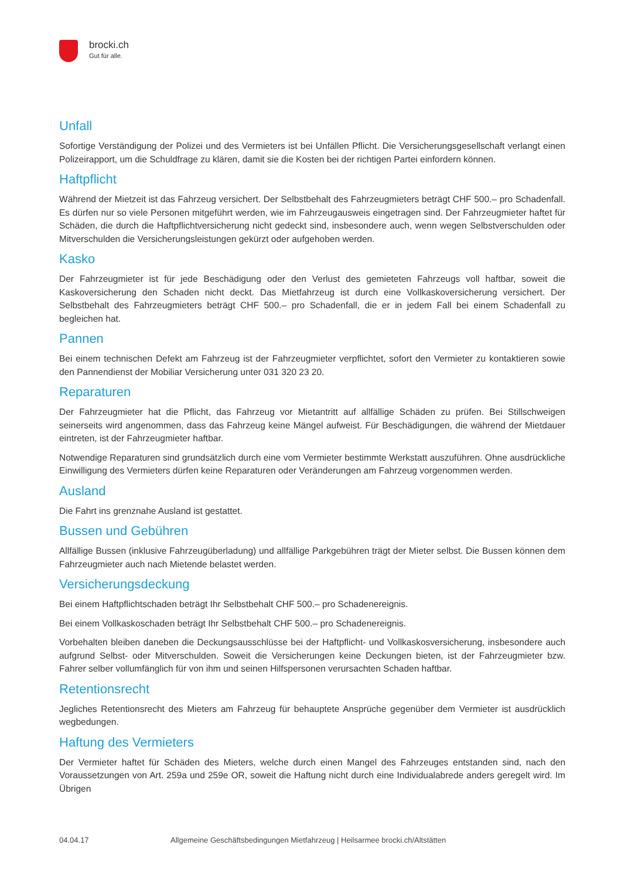brocki.ch
Gut für alle.
Unfall
Sofortige Verständigung der Polizei und des Vermieters ist bei Unfällen Pflicht. Die Versicherungsgesellschaft verlangt einen Polizeirapport, um die Schuldfrage zu klären, damit sie die Kosten bei der richtigen Partei einfordern können.
Haftpflicht
Während der Mietzeit ist das Fahrzeug versichert. Der Selbstbehalt des Fahrzeugmieters beträgt CHF 500.– pro Schadenfall. Es dürfen nur so viele Personen mitgeführt werden, wie im Fahrzeugausweis eingetragen sind. Der Fahrzeugmieter haftet für Schäden, die durch die Haftpflichtversicherung nicht gedeckt sind, insbesondere auch, wenn wegen Selbstverschulden oder Mitverschulden die Versicherungsleistungen gekürzt oder aufgehoben werden.
Kasko
Der Fahrzeugmieter ist für jede Beschädigung oder den Verlust des gemieteten Fahrzeugs voll haftbar, soweit die Kaskoversicherung den Schaden nicht deckt. Das Mietfahrzeug ist durch eine Vollkaskoversicherung versichert. Der Selbstbehalt des Fahrzeugmieters beträgt CHF 500.– pro Schadenfall, die er in jedem Fall bei einem Schadenfall zu begleichen hat.
Pannen
Bei einem technischen Defekt am Fahrzeug ist der Fahrzeugmieter verpflichtet, sofort den Vermieter zu kontaktieren sowie den Pannendienst der Mobiliar Versicherung unter 031 320 23 20.
Reparaturen
Der Fahrzeugmieter hat die Pflicht, das Fahrzeug vor Mietantritt auf allfällige Schäden zu prüfen. Bei Stillschweigen seinerseits wird angenommen, dass das Fahrzeug keine Mängel aufweist. Für Beschädigungen, die während der Mietdauer eintreten, ist der Fahrzeugmieter haftbar.
Notwendige Reparaturen sind grundsätzlich durch eine vom Vermieter bestimmte Werkstatt auszuführen. Ohne ausdrückliche Einwilligung des Vermieters dürfen keine Reparaturen oder Veränderungen am Fahrzeug vorgenommen werden.
Ausland
Die Fahrt ins grenznahe Ausland ist gestattet.
Bussen und Gebühren
Allfällige Bussen (inklusive Fahrzeugüberladung) und allfällige Parkgebühren trägt der Mieter selbst. Die Bussen können dem Fahrzeugmieter auch nach Mietende belastet werden.
Versicherungsdeckung
Bei einem Haftpflichtschaden beträgt Ihr Selbstbehalt CHF 500.– pro Schadenereignis.
Bei einem Vollkaskoschaden beträgt Ihr Selbstbehalt CHF 500.– pro Schadenereignis.
Vorbehalten bleiben daneben die Deckungsausschlüsse bei der Haftpflicht- und Vollkaskosversicherung, insbesondere auch aufgrund Selbst- oder Mitverschulden. Soweit die Versicherungen keine Deckungen bieten, ist der Fahrzeugmieter bzw. Fahrer selber vollumfänglich für von ihm und seinen Hilfspersonen verursachten Schaden haftbar.
Retentionsrecht
Jegliches Retentionsrecht des Mieters am Fahrzeug für behauptete Ansprüche gegenüber dem Vermieter ist ausdrücklich wegbedungen.
Haftung des Vermieters
Der Vermieter haftet für Schäden des Mieters, welche durch einen Mangel des Fahrzeuges entstanden sind, nach den Voraussetzungen von Art. 259a und 259e OR, soweit die Haftung nicht durch eine Individualabrede anders geregelt wird. Im Übrigen
04.04.17 Allgemeine Geschäftsbedingungen Mietfahrzeug | Heilsarmee brocki.ch/Altstätten